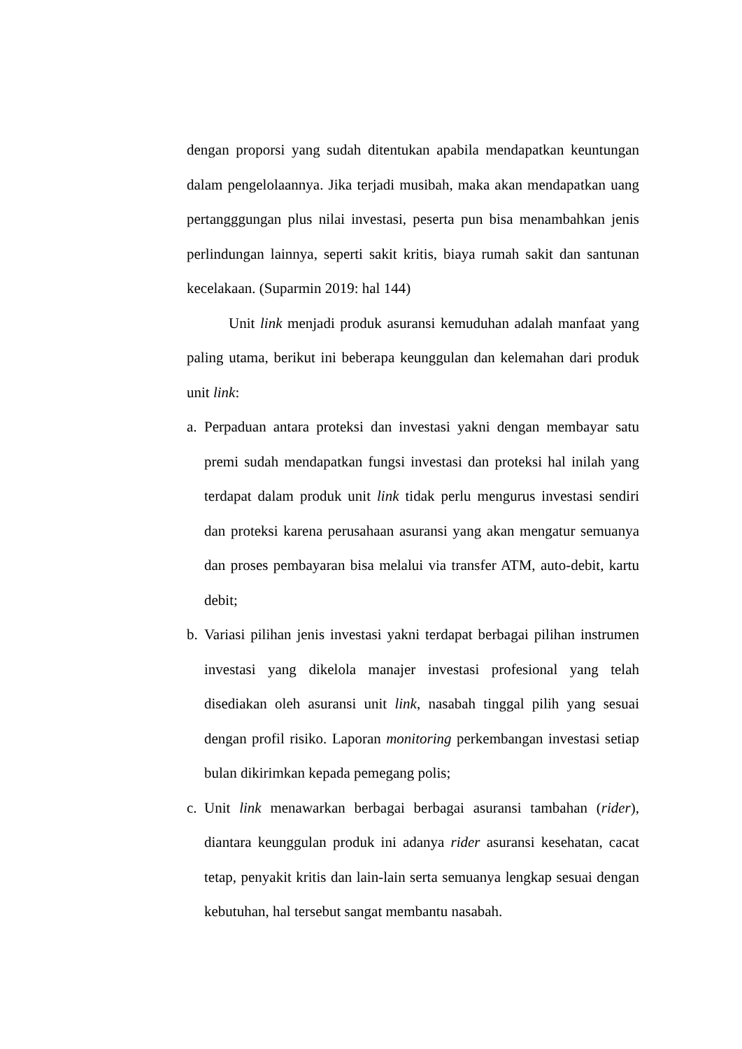dengan proporsi yang sudah ditentukan apabila mendapatkan keuntungan dalam pengelolaannya. Jika terjadi musibah, maka akan mendapatkan uang pertangggungan plus nilai investasi, peserta pun bisa menambahkan jenis perlindungan lainnya, seperti sakit kritis, biaya rumah sakit dan santunan kecelakaan. (Suparmin 2019: hal 144)
Unit link menjadi produk asuransi kemuduhan adalah manfaat yang paling utama, berikut ini beberapa keunggulan dan kelemahan dari produk unit link:
a. Perpaduan antara proteksi dan investasi yakni dengan membayar satu premi sudah mendapatkan fungsi investasi dan proteksi hal inilah yang terdapat dalam produk unit link tidak perlu mengurus investasi sendiri dan proteksi karena perusahaan asuransi yang akan mengatur semuanya dan proses pembayaran bisa melalui via transfer ATM, auto-debit, kartu debit;
b. Variasi pilihan jenis investasi yakni terdapat berbagai pilihan instrumen investasi yang dikelola manajer investasi profesional yang telah disediakan oleh asuransi unit link, nasabah tinggal pilih yang sesuai dengan profil risiko. Laporan monitoring perkembangan investasi setiap bulan dikirimkan kepada pemegang polis;
c. Unit link menawarkan berbagai berbagai asuransi tambahan (rider), diantara keunggulan produk ini adanya rider asuransi kesehatan, cacat tetap, penyakit kritis dan lain-lain serta semuanya lengkap sesuai dengan kebutuhan, hal tersebut sangat membantu nasabah.